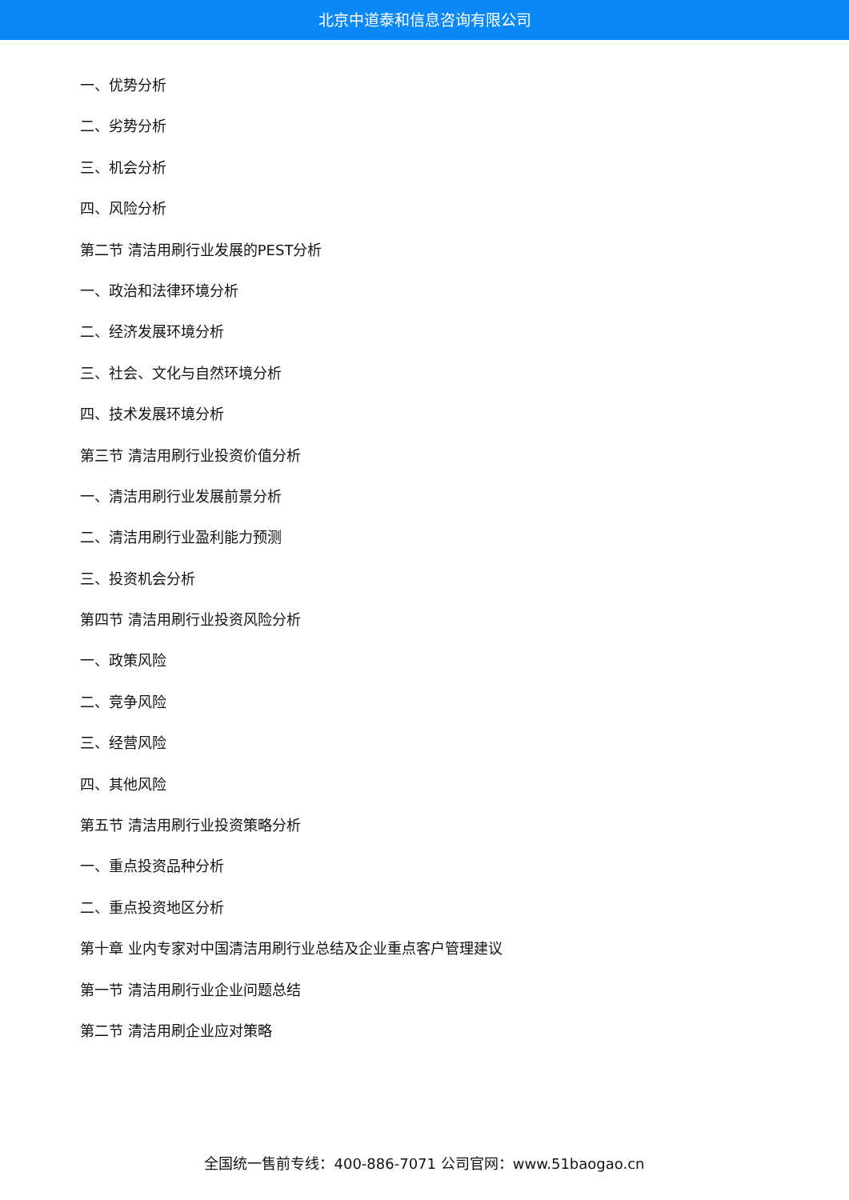北京中道泰和信息咨询有限公司
一、优势分析
二、劣势分析
三、机会分析
四、风险分析
第二节 清洁用刷行业发展的PEST分析
一、政治和法律环境分析
二、经济发展环境分析
三、社会、文化与自然环境分析
四、技术发展环境分析
第三节 清洁用刷行业投资价值分析
一、清洁用刷行业发展前景分析
二、清洁用刷行业盈利能力预测
三、投资机会分析
第四节 清洁用刷行业投资风险分析
一、政策风险
二、竞争风险
三、经营风险
四、其他风险
第五节 清洁用刷行业投资策略分析
一、重点投资品种分析
二、重点投资地区分析
第十章 业内专家对中国清洁用刷行业总结及企业重点客户管理建议
第一节 清洁用刷行业企业问题总结
第二节 清洁用刷企业应对策略
全国统一售前专线：400-886-7071 公司官网：www.51baogao.cn